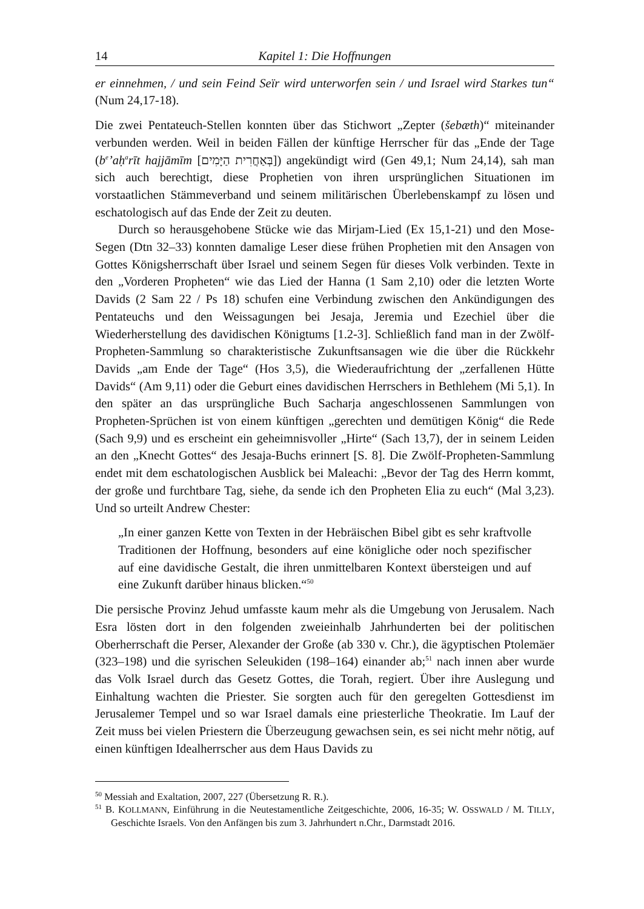14 Kapitel 1: Die Hoffnungen
er einnehmen, / und sein Feind Seïr wird unterworfen sein / und Israel wird Starkes tun“ (Num 24,17-18).
Die zwei Pentateuch-Stellen konnten über das Stichwort „Zepter (šebæth)“ miteinander verbunden werden. Weil in beiden Fällen der künftige Herrscher für das „Ende der Tage (b<sup>e</sup>’aḥ<sup>a</sup>rīt hajjāmīm [בְּאַחֲרִית הַיָּמִים]) angekündigt wird (Gen 49,1; Num 24,14), sah man sich auch berechtigt, diese Prophetien von ihren ursprünglichen Situationen im vorstaatlichen Stämmeverband und seinem militärischen Überlebenskampf zu lösen und eschatologisch auf das Ende der Zeit zu deuten.
Durch so herausgehobene Stücke wie das Mirjam-Lied (Ex 15,1-21) und den Mose-Segen (Dtn 32–33) konnten damalige Leser diese frühen Prophetien mit den Ansagen von Gottes Königsherrschaft über Israel und seinem Segen für dieses Volk verbinden. Texte in den „Vorderen Propheten“ wie das Lied der Hanna (1 Sam 2,10) oder die letzten Worte Davids (2 Sam 22 / Ps 18) schufen eine Verbindung zwischen den Ankündigungen des Pentateuchs und den Weissagungen bei Jesaja, Jeremia und Ezechiel über die Wiederherstellung des davidischen Königtums [1.2-3]. Schließlich fand man in der Zwölf-Propheten-Sammlung so charakteristische Zukunftsansagen wie die über die Rückkehr Davids „am Ende der Tage“ (Hos 3,5), die Wiederaufrichtung der „zerfallenen Hütte Davids“ (Am 9,11) oder die Geburt eines davidischen Herrschers in Bethlehem (Mi 5,1). In den später an das ursprüngliche Buch Sacharja angeschlossenen Sammlungen von Propheten-Sprüchen ist von einem künftigen „gerechten und demütigen König“ die Rede (Sach 9,9) und es erscheint ein geheimnisvoller „Hirte“ (Sach 13,7), der in seinem Leiden an den „Knecht Gottes“ des Jesaja-Buchs erinnert [S. 8]. Die Zwölf-Propheten-Sammlung endet mit dem eschatologischen Ausblick bei Maleachi: „Bevor der Tag des Herrn kommt, der große und furchtbare Tag, siehe, da sende ich den Propheten Elia zu euch“ (Mal 3,23). Und so urteilt Andrew Chester:
„In einer ganzen Kette von Texten in der Hebräischen Bibel gibt es sehr kraftvolle Traditionen der Hoffnung, besonders auf eine königliche oder noch spezifischer auf eine davidische Gestalt, die ihren unmittelbaren Kontext übersteigen und auf eine Zukunft darüber hinaus blicken.“<sup>50</sup>
Die persische Provinz Jehud umfasste kaum mehr als die Umgebung von Jerusalem. Nach Esra lösten dort in den folgenden zweieinhalb Jahrhunderten bei der politischen Oberherrschaft die Perser, Alexander der Große (ab 330 v. Chr.), die ägyptischen Ptolemäer (323–198) und die syrischen Seleukiden (198–164) einander ab;<sup>51</sup> nach innen aber wurde das Volk Israel durch das Gesetz Gottes, die Torah, regiert. Über ihre Auslegung und Einhaltung wachten die Priester. Sie sorgten auch für den geregelten Gottesdienst im Jerusalemer Tempel und so war Israel damals eine priesterliche Theokratie. Im Lauf der Zeit muss bei vielen Priestern die Überzeugung gewachsen sein, es sei nicht mehr nötig, auf einen künftigen Idealherrscher aus dem Haus Davids zu
<sup>50</sup> Messiah and Exaltation, 2007, 227 (Übersetzung R. R.).
<sup>51</sup> B. KOLLMANN, Einführung in die Neutestamentliche Zeitgeschichte, 2006, 16-35; W. OSSWALD / M. TILLY, Geschichte Israels. Von den Anfängen bis zum 3. Jahrhundert n.Chr., Darmstadt 2016.